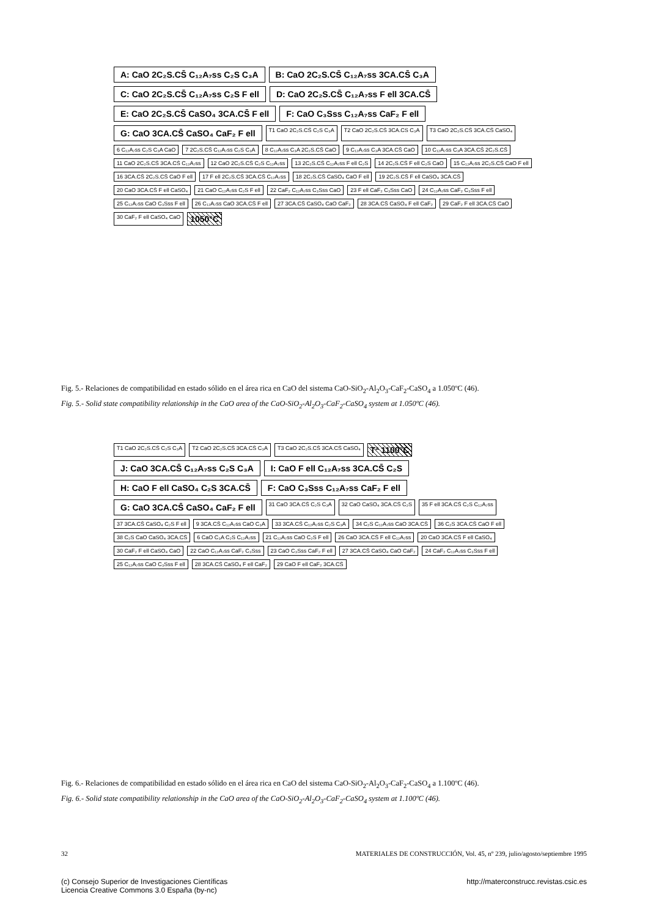A: CaO 2C₂S.CS̄ C₁₂A₇ss C₂S C₃A B: CaO 2C₂S.CS̄ C₁₂A₇ss 3CA.CS̄ C₃A C: CaO 2C₂S.CS̄ C₁₂A₇ss C₂S F ell D: CaO 2C₂S.CS̄ C₁₂A₇ss F ell 3CA.CS̄ E: CaO 2C₂S.CS̄ CaSO₄ 3CA.CS̄ F ell F: CaO C₃Sss C₁₂A₇ss CaF₂ F ell G: CaO 3CA.CS̄ CaSO₄ CaF₂ F ell T1 CaO 2C₂S.CS̄ C₂S C₃A T2 CaO 2C₂S.CS̄ 3CA.CS C₃A T3 CaO 2C₂S.CS̄ 3CA.CS̄ CaSO₄ 6 C₁₂A₇ss C₂S C₃A CaO 7 2C₂S.CS̄ C₁₂A₇ss C₂S C₃A 8 C₁₂A₇ss C₃A 2C₂S.CS̄ CaO 9 C₁₂A₇ss C₃A 3CA.CS̄ CaO 10 C₁₂A₇ss C₃A 3CA.CS̄ 2C₂S.CS̄ 11 CaO 2C₂S.CS̄ 3CA.CS̄ C₁₂A₇ss 12 CaO 2C₂S.CS̄ C₂S C₁₂A₇ss 13 2C₂S.CS̄ C₁₂A₇ss F ell C₂S 14 2C₂S.CS̄ F ell C₂S CaO 15 C₁₂A₇ss 2C₂S.CS̄ CaO F ell 16 3CA.CS̄ 2C₂S.CS̄ CaO F ell 17 F ell 2C₂S.CS̄ 3CA.CS̄ C₁₂A₇ss 18 2C₂S.CS̄ CaSO₄ CaO F ell 19 2C₂S.CS̄ F ell CaSO₄ 3CA.CS̄ 20 CaO 3CA.CS̄ F ell CaSO₄ 21 CaO C₁₂A₇ss C₂S F ell 22 CaF₂ C₁₂A₇ss C₃Sss CaO 23 F ell CaF₂ C₃Sss CaO 24 C₁₂A₇ss CaF₂ C₃Sss F ell 25 C₁₂A₇ss CaO C₃Sss F ell 26 C₁₂A₇ss CaO 3CA.CS̄ F ell 27 3CA.CS̄ CaSO₄ CaO CaF₂ 28 3CA.CS̄ CaSO₄ F ell CaF₂ 29 CaF₂ F ell 3CA.CS̄ CaO 30 CaF₂ F ell CaSO₄ CaO 1050°C
Fig. 5.- Relaciones de compatibilidad en estado sólido en el área rica en CaO del sistema CaO-SiO<sub>2</sub>-Al<sub>2</sub>O<sub>3</sub>-CaF<sub>2</sub>-CaSO<sub>4</sub> a 1.050ºC (46).
Fig. 5.- Solid state compatibility relationship in the CaO area of the CaO-SiO<sub>2</sub>-Al<sub>2</sub>O<sub>3</sub>-CaF<sub>2</sub>-CaSO<sub>4</sub> system at 1.050ºC (46).
T1 CaO 2C₂S.CS̄ C₂S C₃A T2 CaO 2C₂S.CS̄ 3CA.CS̄ C₃A T3 CaO 2C₂S.CS̄ 3CA.CS̄ CaSO₄ Tª 1100°C J: CaO 3CA.CS̄ C₁₂A₇ss C₂S C₃A I: CaO F ell C₁₂A₇ss 3CA.CS̄ C₂S H: CaO F ell CaSO₄ C₂S 3CA.CS̄ F: CaO C₃Sss C₁₂A₇ss CaF₂ F ell G: CaO 3CA.CS̄ CaSO₄ CaF₂ F ell 31 CaO 3CA.CS̄ C₂S C₃A 32 CaO CaSO₄ 3CA.CS̄ C₂S 35 F ell 3CA.CS̄ C₂S C₁₂A₇ss 37 3CA.CS̄ CaSO₄ C₂S F ell 9 3CA.CS̄ C₁₂A₇ss CaO C₃A 33 3CA.CS̄ C₁₂A₇ss C₂S C₃A 34 C₂S C₁₂A₇ss CaO 3CA.CS̄ 36 C₂S 3CA.CS̄ CaO F ell 38 C₂S CaO CaSO₄ 3CA.CS̄ 6 CaO C₃A C₂S C₁₂A₇ss 21 C₁₂A₇ss CaO C₂S F ell 26 CaO 3CA.CS̄ F ell C₁₂A₇ss 20 CaO 3CA.CS̄ F ell CaSO₄ 30 CaF₂ F ell CaSO₄ CaO 22 CaO C₁₂A₇ss CaF₂ C₃Sss 23 CaO C₃Sss CaF₂ F ell 27 3CA.CS̄ CaSO₄ CaO CaF₂ 24 CaF₂ C₁₂A₇ss C₃Sss F ell 25 C₁₂A₇ss CaO C₃Sss F ell 28 3CA.CS̄ CaSO₄ F ell CaF₂ 29 CaO F ell CaF₂ 3CA.CS̄
Fig. 6.- Relaciones de compatibilidad en estado sólido en el área rica en CaO del sistema CaO-SiO<sub>2</sub>-Al<sub>2</sub>O<sub>3</sub>-CaF<sub>2</sub>-CaSO<sub>4</sub> a 1.100ºC (46).
Fig. 6.- Solid state compatibility relationship in the CaO area of the CaO-SiO<sub>2</sub>-Al<sub>2</sub>O<sub>3</sub>-CaF<sub>2</sub>-CaSO<sub>4</sub> system at 1.100ºC (46).
32 MATERIALES DE CONSTRUCCIÓN, Vol. 45, nº 239, julio/agosto/septiembre 1995
(c) Consejo Superior de Investigaciones Científicas
Licencia Creative Commons 3.0 España (by-nc) http://materconstrucc.revistas.csic.es